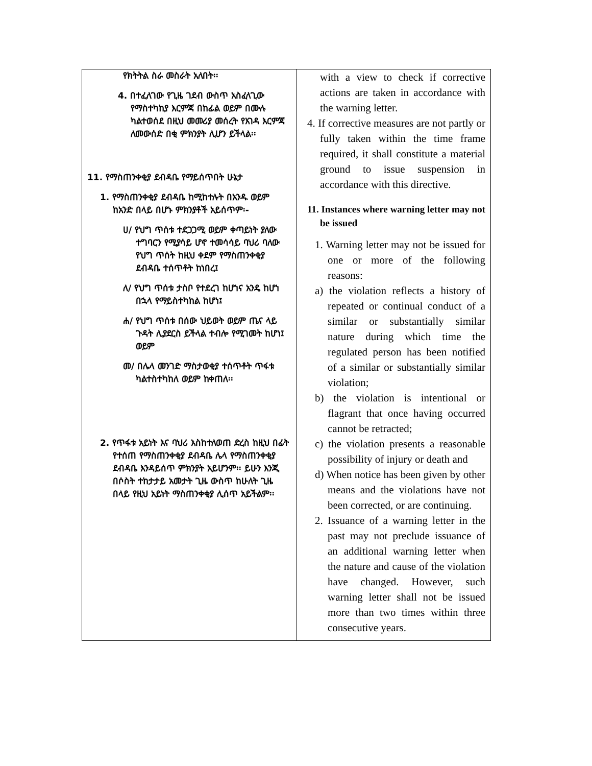| የክትትል ስራ መስራት አለበት፡፡ 4. በተፈለገው የጊዜ ገደብ ውስጥ አስፈላጊው የማስተካከያ እርምጃ በከፊል ወይም በሙሉ ካልተወሰደ በዚህ መመሪያ መሰረት የእገዳ እርምጃ ለመውሰድ በቂ ምክንያት ሊሆን ይችላል፡፡ 11. የማስጠንቀቂያ ደብዳቤ የማይሰጥበት ሁኔታ 1. የማስጠንቀቂያ ደብዳቤ ከሚከተሉት በአንዱ ወይም ከአንድ በላይ በሆኑ ምክንያቶች አይሰጥም፡- ሀ/ የህግ ጥሰቱ ተደጋጋሚ ወይም ቀጣይነት ያለው ተግባርን የሚያሳይ ሆኖ ተመሳሳይ ባህሪ ባለው የህግ ጥሰት ከዚህ ቀደም የማስጠንቀቂያ ደብዳቤ ተሰጥቶት ከነበረ፤ ለ/ የህግ ጥሰቱ ታስቦ የተደረገ ከሆነና አንዴ ከሆነ በኋላ የማይስተካከል ከሆነ፤ ሐ/ የህግ ጥሰቱ በሰው ህይወት ወይም ጤና ላይ ጉዳት ሊያደርስ ይችላል ተብሎ የሚገመት ከሆነ፤ ወይም መ/ በሌላ መንገድ ማስታወቂያ ተሰጥቶት ጥፋቱ ካልተስተካከለ ወይም ከቀጠለ፡፡ 2. የጥፋቱ አይነት እና ባህሪ እስከተለወጠ ድረስ ከዚህ በፊት የተሰጠ የማስጠንቀቂያ ደብዳቤ ሌላ የማስጠንቀቂያ ደብዳቤ እንዳይሰጥ ምክንያት አይሆንም፡፡ ይሁን እንጂ በሶስት ተከታታይ አመታት ጊዜ ውስጥ ከሁለት ጊዜ በላይ የዚህ አይነት ማስጠንቀቂያ ሊሰጥ አይችልም፡፡ | with a view to check if corrective actions are taken in accordance with the warning letter. 4. If corrective measures are not partly or fully taken within the time frame required, it shall constitute a material ground to issue suspension in accordance with this directive. 11. Instances where warning letter may not be issued 1. Warning letter may not be issued for one or more of the following reasons: a) the violation reflects a history of repeated or continual conduct of a similar or substantially similar nature during which time the regulated person has been notified of a similar or substantially similar violation; b) the violation is intentional or flagrant that once having occurred cannot be retracted; c) the violation presents a reasonable possibility of injury or death and d) When notice has been given by other means and the violations have not been corrected, or are continuing. 2. Issuance of a warning letter in the past may not preclude issuance of an additional warning letter when the nature and cause of the violation have changed. However, such warning letter shall not be issued more than two times within three consecutive years. |